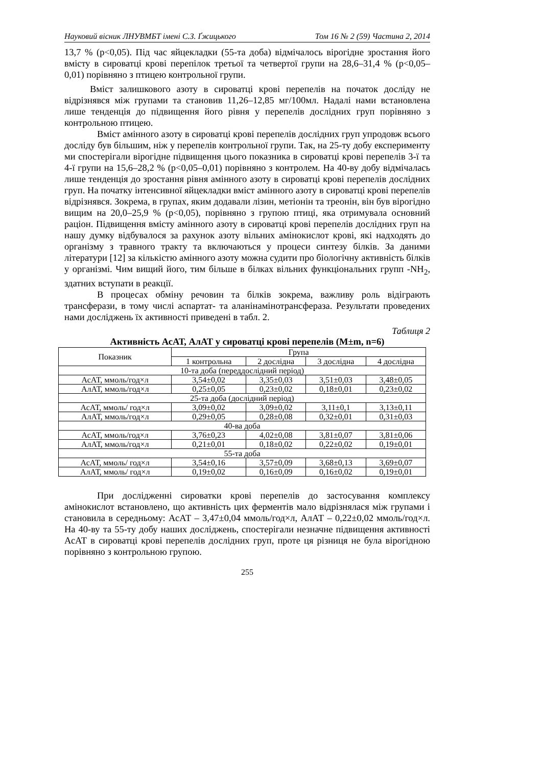Науковий вісник ЛНУВМБТ імені С.З. Ґжицького Том 16 № 2 (59) Частина 2, 2014
13,7 % (p<0,05). Під час яйцекладки (55-та доба) відмічалось вірогідне зростання його вмісту в сироватці крові перепілок третьої та четвертої групи на 28,6–31,4 % (p<0,05–0,01) порівняно з птицею контрольної групи.
Вміст залишкового азоту в сироватці крові перепелів на початок досліду не відрізнявся між групами та становив 11,26–12,85 мг/100мл. Надалі нами встановлена лише тенденція до підвищення його рівня у перепелів дослідних груп порівняно з контрольною птицею.
Вміст амінного азоту в сироватці крові перепелів дослідних груп упродовж всього досліду був більшим, ніж у перепелів контрольної групи. Так, на 25-ту добу експерименту ми спостерігали вірогідне підвищення цього показника в сироватці крові перепелів 3-ї та 4-ї групи на 15,6–28,2 % (p<0,05–0,01) порівняно з контролем. На 40-ву добу відмічалась лише тенденція до зростання рівня амінного азоту в сироватці крові перепелів дослідних груп. На початку інтенсивної яйцекладки вміст амінного азоту в сироватці крові перепелів відрізнявся. Зокрема, в групах, яким додавали лізин, метіонін та треонін, він був вірогідно вищим на 20,0–25,9 % (p<0,05), порівняно з групою птиці, яка отримувала основний раціон. Підвищення вмісту амінного азоту в сироватці крові перепелів дослідних груп на нашу думку відбувалося за рахунок азоту вільних амінокислот крові, які надходять до організму з травного тракту та включаються у процеси синтезу білків. За даними літератури [12] за кількістю амінного азоту можна судити про біологічну активність білків у організмі. Чим вищий його, тим більше в білках вільних функціональних групп -NH<sub>2</sub>, здатних вступати в реакції.
В процесах обміну речовин та білків зокрема, важливу роль відіграють трансферази, в тому числі аспартат- та аланінамінотрансфераза. Результати проведених нами досліджень їх активності приведені в табл. 2.
Таблиця 2
Активність АсАТ, АлАТ у сироватці крові перепелів (M±m, n=6)
| Показник | Група | | | |
| --- | --- | --- | --- | --- |
| | 1 контрольна | 2 дослідна | 3 дослідна | 4 дослідна |
| 10-та доба (переддослідний період) | | | | |
| АсАТ, ммоль/год×л | 3,54±0,02 | 3,35±0,03 | 3,51±0,03 | 3,48±0,05 |
| АлАТ, ммоль/год×л | 0,25±0,05 | 0,23±0,02 | 0,18±0,01 | 0,23±0,02 |
| 25-та доба (дослідний період) | | | | |
| АсАТ, ммоль/ год×л | 3,09±0,02 | 3,09±0,02 | 3,11±0,1 | 3,13±0,11 |
| АлАТ, ммоль/год×л | 0,29±0,05 | 0,28±0,08 | 0,32±0,01 | 0,31±0,03 |
| 40-ва доба | | | | |
| АсАТ, ммоль/год×л | 3,76±0,23 | 4,02±0,08 | 3,81±0,07 | 3,81±0,06 |
| АлАТ, ммоль/год×л | 0,21±0,01 | 0,18±0,02 | 0,22±0,02 | 0,19±0,01 |
| 55-та доба | | | | |
| АсАТ, ммоль/ год×л | 3,54±0,16 | 3,57±0,09 | 3,68±0,13 | 3,69±0,07 |
| АлАТ, ммоль/ год×л | 0,19±0,02 | 0,16±0,09 | 0,16±0,02 | 0,19±0,01 |
При дослідженні сироватки крові перепелів до застосування комплексу амінокислот встановлено, що активність цих ферментів мало відрізнялася між групами і становила в середньому: АсАТ – 3,47±0,04 ммоль/год×л, АлАТ – 0,22±0,02 ммоль/год×л. На 40-ву та 55-ту добу наших досліджень, спостерігали незначне підвищення активності АсАТ в сироватці крові перепелів дослідних груп, проте ця різниця не була вірогідною порівняно з контрольною групою.
255